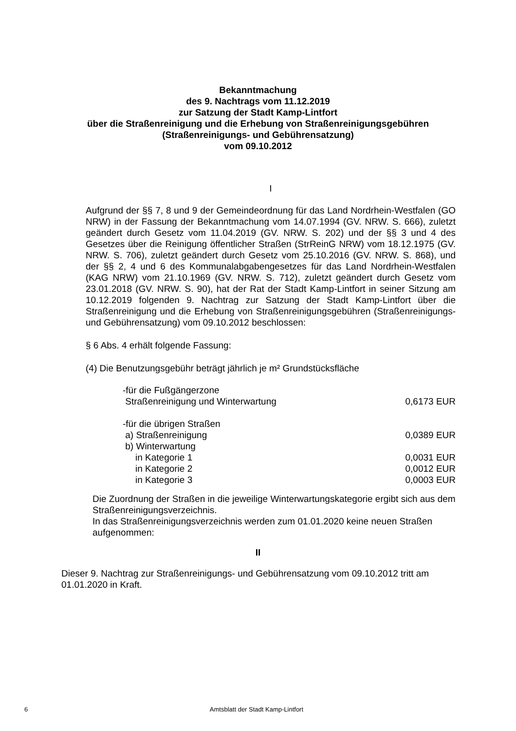Bekanntmachung
des 9. Nachtrags vom 11.12.2019
zur Satzung der Stadt Kamp-Lintfort
über die Straßenreinigung und die Erhebung von Straßenreinigungsgebühren
(Straßenreinigungs- und Gebührensatzung)
vom 09.10.2012
I
Aufgrund der §§ 7, 8 und 9 der Gemeindeordnung für das Land Nordrhein-Westfalen (GO NRW) in der Fassung der Bekanntmachung vom 14.07.1994 (GV. NRW. S. 666), zuletzt geändert durch Gesetz vom 11.04.2019 (GV. NRW. S. 202) und der §§ 3 und 4 des Gesetzes über die Reinigung öffentlicher Straßen (StrReinG NRW) vom 18.12.1975 (GV. NRW. S. 706), zuletzt geändert durch Gesetz vom 25.10.2016 (GV. NRW. S. 868), und der §§ 2, 4 und 6 des Kommunalabgabengesetzes für das Land Nordrhein-Westfalen (KAG NRW) vom 21.10.1969 (GV. NRW. S. 712), zuletzt geändert durch Gesetz vom 23.01.2018 (GV. NRW. S. 90), hat der Rat der Stadt Kamp-Lintfort in seiner Sitzung am 10.12.2019 folgenden 9. Nachtrag zur Satzung der Stadt Kamp-Lintfort über die Straßenreinigung und die Erhebung von Straßenreinigungsgebühren (Straßenreinigungs- und Gebührensatzung) vom 09.10.2012 beschlossen:
§ 6 Abs. 4 erhält folgende Fassung:
(4) Die Benutzungsgebühr beträgt jährlich je m² Grundstücksfläche
| -für die Fußgängerzone | |
| Straßenreinigung und Winterwartung | 0,6173 EUR |
| -für die übrigen Straßen | |
| a) Straßenreinigung | 0,0389 EUR |
| b) Winterwartung | |
| in Kategorie 1 | 0,0031 EUR |
| in Kategorie 2 | 0,0012 EUR |
| in Kategorie 3 | 0,0003 EUR |
Die Zuordnung der Straßen in die jeweilige Winterwartungskategorie ergibt sich aus dem Straßenreinigungsverzeichnis.
In das Straßenreinigungsverzeichnis werden zum 01.01.2020 keine neuen Straßen aufgenommen:
II
Dieser 9. Nachtrag zur Straßenreinigungs- und Gebührensatzung vom 09.10.2012 tritt am 01.01.2020 in Kraft.
6 Amtsblatt der Stadt Kamp-Lintfort